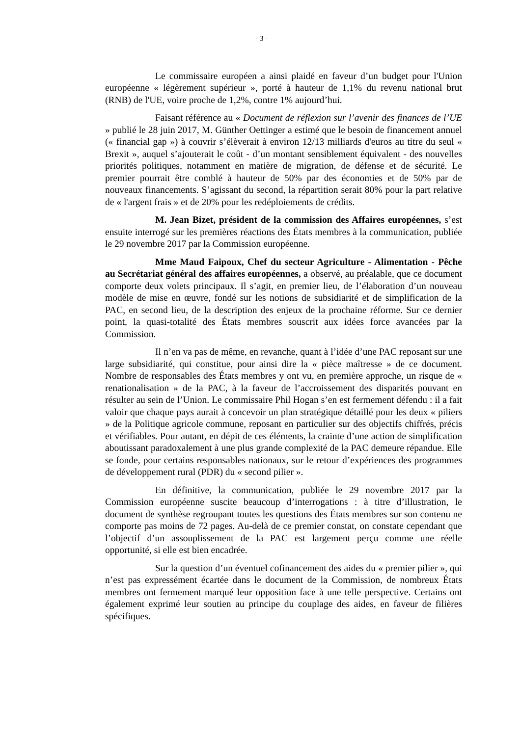- 3 -
Le commissaire européen a ainsi plaidé en faveur d’un budget pour l'Union européenne « légèrement supérieur », porté à hauteur de 1,1% du revenu national brut (RNB) de l'UE, voire proche de 1,2%, contre 1% aujourd’hui.
Faisant référence au « Document de réflexion sur l’avenir des finances de l’UE » publié le 28 juin 2017, M. Günther Oettinger a estimé que le besoin de financement annuel (« financial gap ») à couvrir s’élèverait à environ 12/13 milliards d'euros au titre du seul « Brexit », auquel s’ajouterait le coût - d’un montant sensiblement équivalent - des nouvelles priorités politiques, notamment en matière de migration, de défense et de sécurité. Le premier pourrait être comblé à hauteur de 50% par des économies et de 50% par de nouveaux financements. S’agissant du second, la répartition serait 80% pour la part relative de « l'argent frais » et de 20% pour les redéploiements de crédits.
M. Jean Bizet, président de la commission des Affaires européennes, s’est ensuite interrogé sur les premières réactions des États membres à la communication, publiée le 29 novembre 2017 par la Commission européenne.
Mme Maud Faipoux, Chef du secteur Agriculture - Alimentation - Pêche au Secrétariat général des affaires européennes, a observé, au préalable, que ce document comporte deux volets principaux. Il s’agit, en premier lieu, de l’élaboration d’un nouveau modèle de mise en œuvre, fondé sur les notions de subsidiarité et de simplification de la PAC, en second lieu, de la description des enjeux de la prochaine réforme. Sur ce dernier point, la quasi-totalité des États membres souscrit aux idées force avancées par la Commission.
Il n’en va pas de même, en revanche, quant à l’idée d’une PAC reposant sur une large subsidiarité, qui constitue, pour ainsi dire la « pièce maîtresse » de ce document. Nombre de responsables des États membres y ont vu, en première approche, un risque de « renationalisation » de la PAC, à la faveur de l’accroissement des disparités pouvant en résulter au sein de l’Union. Le commissaire Phil Hogan s’en est fermement défendu : il a fait valoir que chaque pays aurait à concevoir un plan stratégique détaillé pour les deux « piliers » de la Politique agricole commune, reposant en particulier sur des objectifs chiffrés, précis et vérifiables. Pour autant, en dépit de ces éléments, la crainte d’une action de simplification aboutissant paradoxalement à une plus grande complexité de la PAC demeure répandue. Elle se fonde, pour certains responsables nationaux, sur le retour d’expériences des programmes de développement rural (PDR) du « second pilier ».
En définitive, la communication, publiée le 29 novembre 2017 par la Commission européenne suscite beaucoup d’interrogations : à titre d’illustration, le document de synthèse regroupant toutes les questions des États membres sur son contenu ne comporte pas moins de 72 pages. Au-delà de ce premier constat, on constate cependant que l’objectif d’un assouplissement de la PAC est largement perçu comme une réelle opportunité, si elle est bien encadrée.
Sur la question d’un éventuel cofinancement des aides du « premier pilier », qui n’est pas expressément écartée dans le document de la Commission, de nombreux États membres ont fermement marqué leur opposition face à une telle perspective. Certains ont également exprimé leur soutien au principe du couplage des aides, en faveur de filières spécifiques.